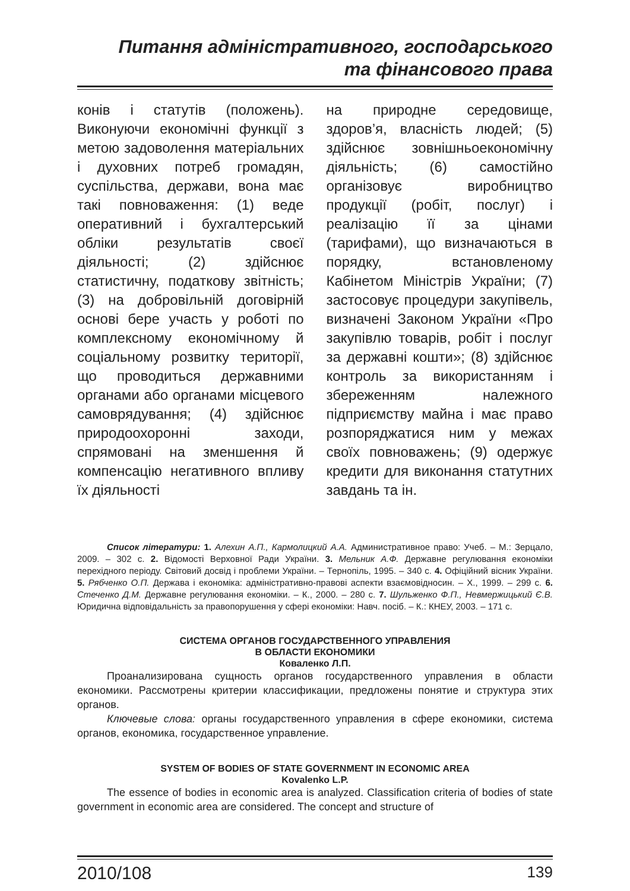Питання адміністративного, господарського
та фінансового права
конів і статутів (положень). Виконуючи економічні функції з метою задоволення матеріальних і духовних потреб громадян, суспільства, держави, вона має такі повноваження: (1) веде оперативний і бухгалтерський обліки результатів своєї діяльності; (2) здійснює статистичну, податкову звітність; (3) на добровільній договірній основі бере участь у роботі по комплексному економічному й соціальному розвитку території, що проводиться державними органами або органами місцевого самоврядування; (4) здійснює природоохоронні заходи, спрямовані на зменшення й компенсацію негативного впливу їх діяльності
на природне середовище, здоров’я, власність людей; (5) здійснює зовнішньоекономічну діяльність; (6) самостійно організовує виробництво продукції (робіт, послуг) і реалізацію її за цінами (тарифами), що визначаються в порядку, встановленому Кабінетом Міністрів України; (7) застосовує процедури закупівель, визначені Законом України «Про закупівлю товарів, робіт і послуг за державні кошти»; (8) здійснює контроль за використанням і збереженням належного підприємству майна і має право розпоряджатися ним у межах своїх повноважень; (9) одержує кредити для виконання статутних завдань та ін.
Список літератури: 1. Алехин А.П., Кармолицкий А.А. Административное право: Учеб. – М.: Зерцало, 2009. – 302 с. 2. Відомості Верховної Ради України. 3. Мельник А.Ф. Державне регулювання економіки перехідного періоду. Світовий досвід і проблеми України. – Тернопіль, 1995. – 340 с. 4. Офіційний вісник України. 5. Рябченко О.П. Держава і економіка: адміністративно-правові аспекти взаємовідносин. – Х., 1999. – 299 с. 6. Стеченко Д.М. Державне регулювання економіки. – К., 2000. – 280 с. 7. Шульженко Ф.П., Невмержицький Є.В. Юридична відповідальність за правопорушення у сфері економіки: Навч. посіб. – К.: КНЕУ, 2003. – 171 с.
СИСТЕМА ОРГАНОВ ГОСУДАРСТВЕННОГО УПРАВЛЕНИЯ
В ОБЛАСТИ ЕКОНОМИКИ
Коваленко Л.П.
Проанализирована сущность органов государственного управления в области економики. Рассмотрены критерии классификации, предложены понятие и структура этих органов.
Ключевые слова: органы государственного управления в сфере економики, система органов, економика, государственное управление.
SYSTEM OF BODIES OF STATE GOVERNMENT IN ECONOMIC AREA
Kovalenko L.P.
The essence of bodies in economic area is analyzed. Classification criteria of bodies of state government in economic area are considered. The concept and structure of
2010/108 139